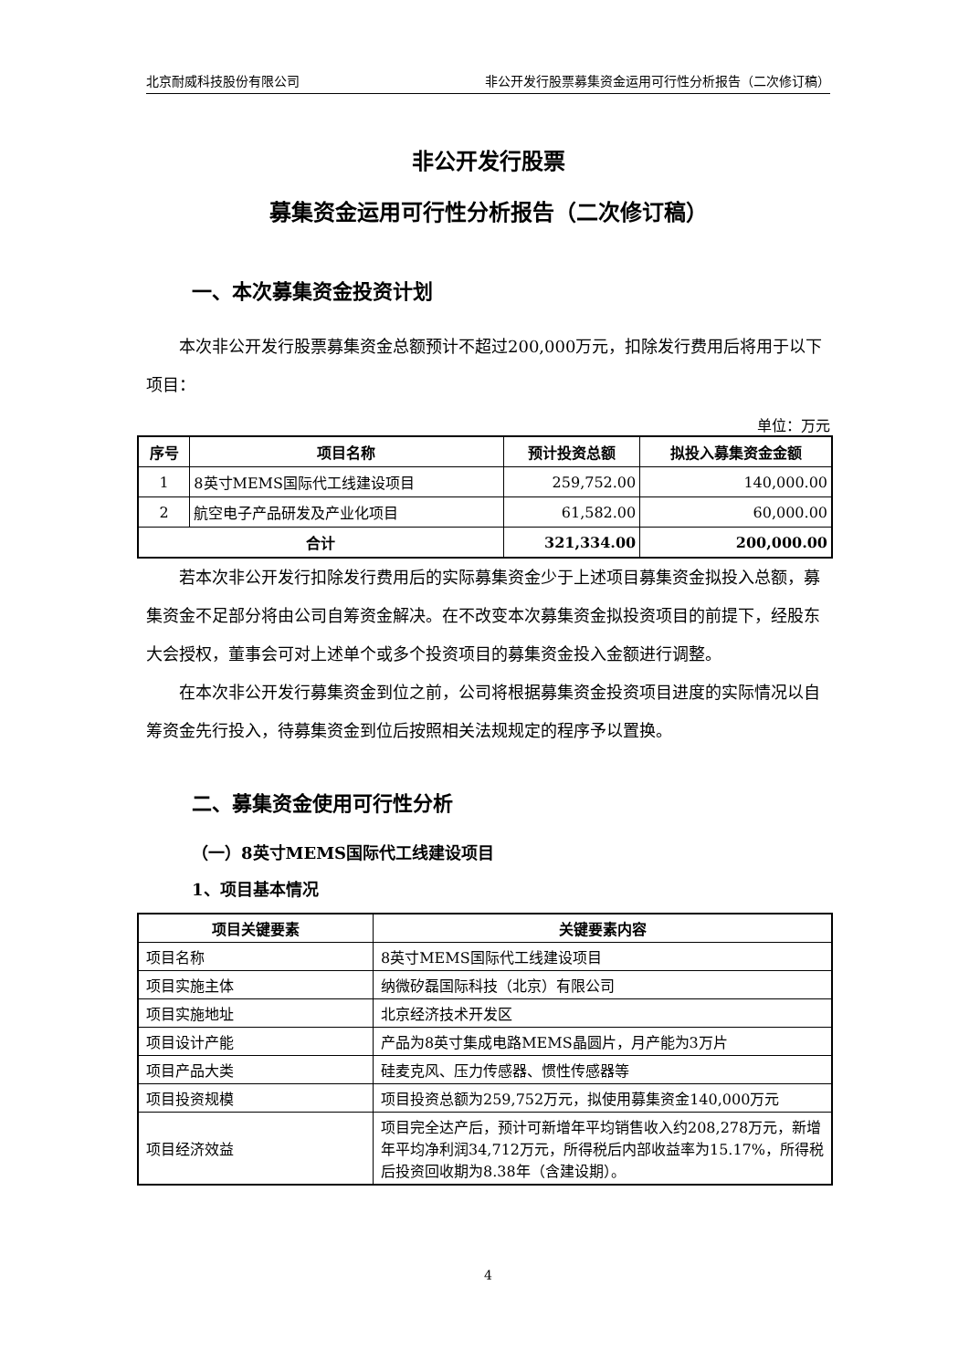北京耐威科技股份有限公司 非公开发行股票募集资金运用可行性分析报告（二次修订稿）
非公开发行股票
募集资金运用可行性分析报告（二次修订稿）
一、本次募集资金投资计划
本次非公开发行股票募集资金总额预计不超过200,000万元，扣除发行费用后将用于以下项目：
单位：万元
| 序号 | 项目名称 | 预计投资总额 | 拟投入募集资金金额 |
| --- | --- | --- | --- |
| 1 | 8英寸MEMS国际代工线建设项目 | 259,752.00 | 140,000.00 |
| 2 | 航空电子产品研发及产业化项目 | 61,582.00 | 60,000.00 |
| 合计 | | 321,334.00 | 200,000.00 |
若本次非公开发行扣除发行费用后的实际募集资金少于上述项目募集资金拟投入总额，募集资金不足部分将由公司自筹资金解决。在不改变本次募集资金拟投资项目的前提下，经股东大会授权，董事会可对上述单个或多个投资项目的募集资金投入金额进行调整。
在本次非公开发行募集资金到位之前，公司将根据募集资金投资项目进度的实际情况以自筹资金先行投入，待募集资金到位后按照相关法规规定的程序予以置换。
二、募集资金使用可行性分析
（一）8英寸MEMS国际代工线建设项目
1、项目基本情况
| 项目关键要素 | 关键要素内容 |
| --- | --- |
| 项目名称 | 8英寸MEMS国际代工线建设项目 |
| 项目实施主体 | 纳微矽磊国际科技（北京）有限公司 |
| 项目实施地址 | 北京经济技术开发区 |
| 项目设计产能 | 产品为8英寸集成电路MEMS晶圆片，月产能为3万片 |
| 项目产品大类 | 硅麦克风、压力传感器、惯性传感器等 |
| 项目投资规模 | 项目投资总额为259,752万元，拟使用募集资金140,000万元 |
| 项目经济效益 | 项目完全达产后，预计可新增年平均销售收入约208,278万元，新增年平均净利润34,712万元，所得税后内部收益率为15.17%，所得税后投资回收期为8.38年（含建设期）。 |
4